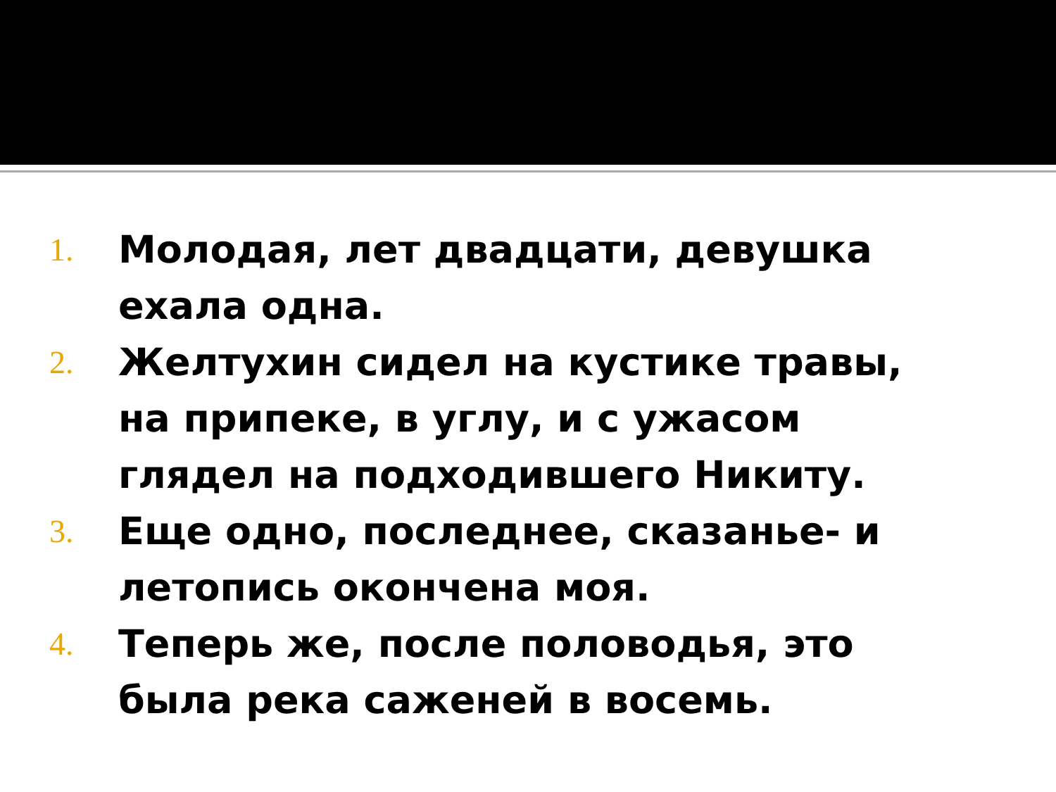1. Молодая, лет двадцати, девушка ехала одна.
2. Желтухин сидел на кустике травы, на припеке, в углу, и с ужасом глядел на подходившего Никиту.
3. Еще одно, последнее, сказанье- и летопись окончена моя.
4. Теперь же, после половодья, это была река саженей в восемь.